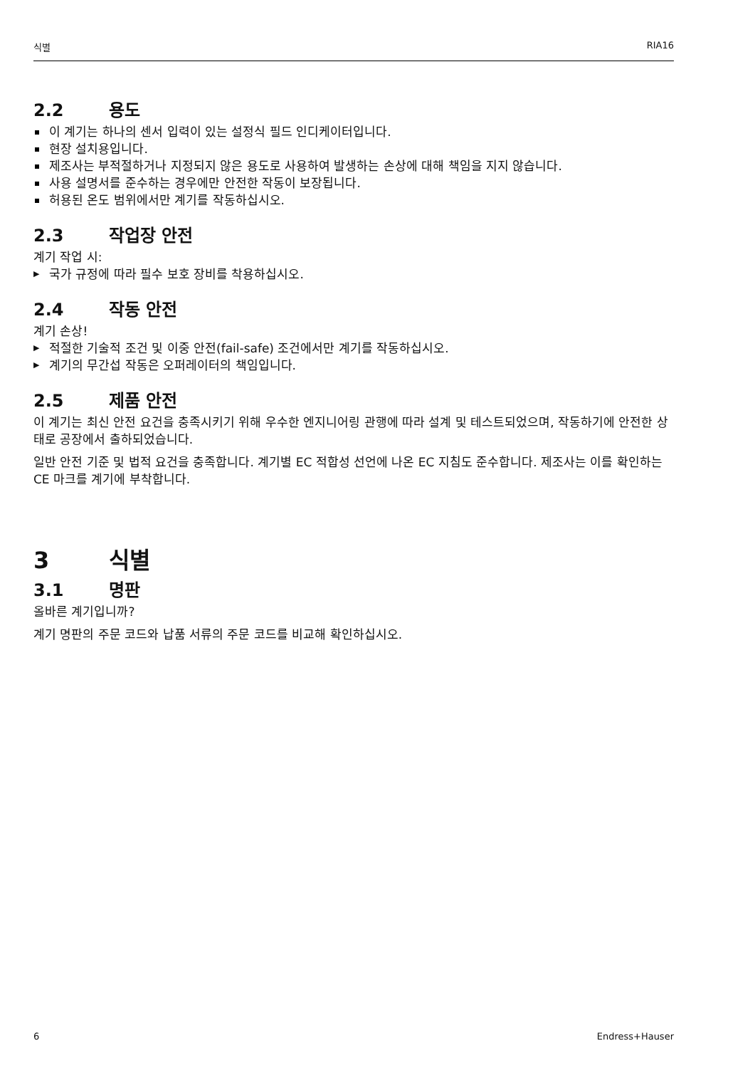식별 RIA16
2.2 용도
이 계기는 하나의 센서 입력이 있는 설정식 필드 인디케이터입니다.
현장 설치용입니다.
제조사는 부적절하거나 지정되지 않은 용도로 사용하여 발생하는 손상에 대해 책임을 지지 않습니다.
사용 설명서를 준수하는 경우에만 안전한 작동이 보장됩니다.
허용된 온도 범위에서만 계기를 작동하십시오.
2.3 작업장 안전
계기 작업 시:
국가 규정에 따라 필수 보호 장비를 착용하십시오.
2.4 작동 안전
계기 손상!
적절한 기술적 조건 및 이중 안전(fail-safe) 조건에서만 계기를 작동하십시오.
계기의 무간섭 작동은 오퍼레이터의 책임입니다.
2.5 제품 안전
이 계기는 최신 안전 요건을 충족시키기 위해 우수한 엔지니어링 관행에 따라 설계 및 테스트되었으며, 작동하기에 안전한 상태로 공장에서 출하되었습니다.
일반 안전 기준 및 법적 요건을 충족합니다. 계기별 EC 적합성 선언에 나온 EC 지침도 준수합니다. 제조사는 이를 확인하는 CE 마크를 계기에 부착합니다.
3 식별
3.1 명판
올바른 계기입니까?
계기 명판의 주문 코드와 납품 서류의 주문 코드를 비교해 확인하십시오.
6 Endress+Hauser